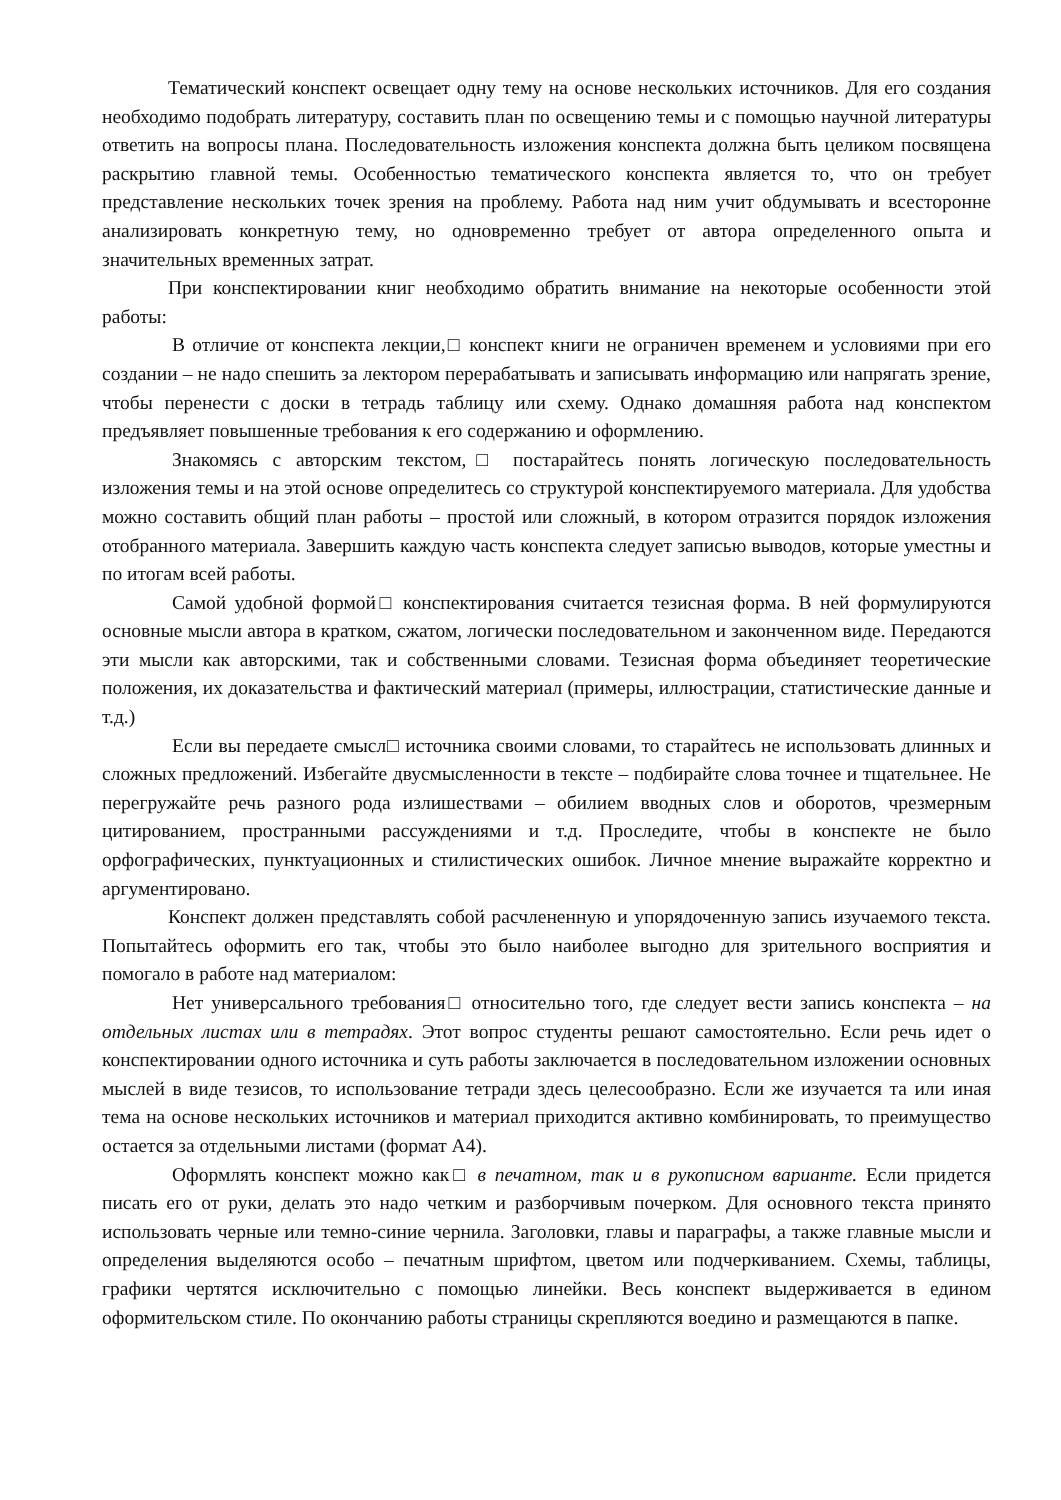Тематический конспект освещает одну тему на основе нескольких источников. Для его создания необходимо подобрать литературу, составить план по освещению темы и с помощью научной литературы ответить на вопросы плана. Последовательность изложения конспекта должна быть целиком посвящена раскрытию главной темы. Особенностью тематического конспекта является то, что он требует представление нескольких точек зрения на проблему. Работа над ним учит обдумывать и всесторонне анализировать конкретную тему, но одновременно требует от автора определенного опыта и значительных временных затрат.
При конспектировании книг необходимо обратить внимание на некоторые особенности этой работы:
В отличие от конспекта лекции,□ конспект книги не ограничен временем и условиями при его создании – не надо спешить за лектором перерабатывать и записывать информацию или напрягать зрение, чтобы перенести с доски в тетрадь таблицу или схему. Однако домашняя работа над конспектом предъявляет повышенные требования к его содержанию и оформлению.
Знакомясь с авторским текстом,□ постарайтесь понять логическую последовательность изложения темы и на этой основе определитесь со структурой конспектируемого материала. Для удобства можно составить общий план работы – простой или сложный, в котором отразится порядок изложения отобранного материала. Завершить каждую часть конспекта следует записью выводов, которые уместны и по итогам всей работы.
Самой удобной формой□ конспектирования считается тезисная форма. В ней формулируются основные мысли автора в кратком, сжатом, логически последовательном и законченном виде. Передаются эти мысли как авторскими, так и собственными словами. Тезисная форма объединяет теоретические положения, их доказательства и фактический материал (примеры, иллюстрации, статистические данные и т.д.)
Если вы передаете смысл□ источника своими словами, то старайтесь не использовать длинных и сложных предложений. Избегайте двусмысленности в тексте – подбирайте слова точнее и тщательнее. Не перегружайте речь разного рода излишествами – обилием вводных слов и оборотов, чрезмерным цитированием, пространными рассуждениями и т.д. Проследите, чтобы в конспекте не было орфографических, пунктуационных и стилистических ошибок. Личное мнение выражайте корректно и аргументировано.
Конспект должен представлять собой расчлененную и упорядоченную запись изучаемого текста. Попытайтесь оформить его так, чтобы это было наиболее выгодно для зрительного восприятия и помогало в работе над материалом:
Нет универсального требования□ относительно того, где следует вести запись конспекта – на отдельных листах или в тетрадях. Этот вопрос студенты решают самостоятельно. Если речь идет о конспектировании одного источника и суть работы заключается в последовательном изложении основных мыслей в виде тезисов, то использование тетради здесь целесообразно. Если же изучается та или иная тема на основе нескольких источников и материал приходится активно комбинировать, то преимущество остается за отдельными листами (формат А4).
Оформлять конспект можно как□ в печатном, так и в рукописном варианте. Если придется писать его от руки, делать это надо четким и разборчивым почерком. Для основного текста принято использовать черные или темно-синие чернила. Заголовки, главы и параграфы, а также главные мысли и определения выделяются особо – печатным шрифтом, цветом или подчеркиванием. Схемы, таблицы, графики чертятся исключительно с помощью линейки. Весь конспект выдерживается в едином оформительском стиле. По окончанию работы страницы скрепляются воедино и размещаются в папке.